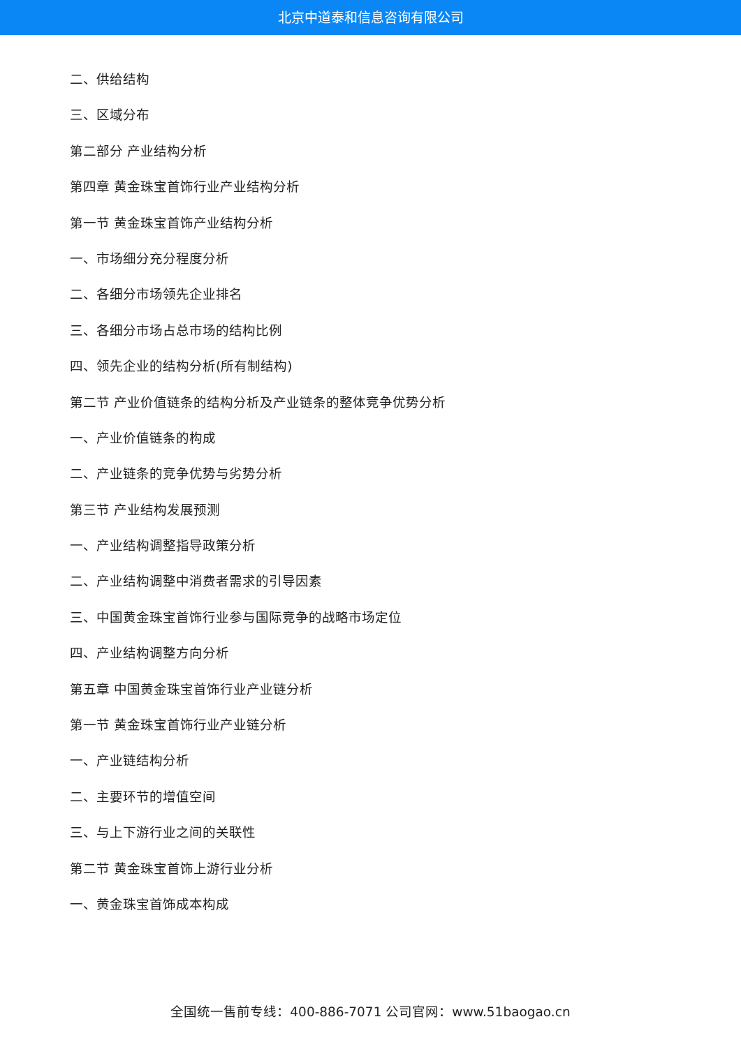北京中道泰和信息咨询有限公司
二、供给结构
三、区域分布
第二部分 产业结构分析
第四章 黄金珠宝首饰行业产业结构分析
第一节 黄金珠宝首饰产业结构分析
一、市场细分充分程度分析
二、各细分市场领先企业排名
三、各细分市场占总市场的结构比例
四、领先企业的结构分析(所有制结构)
第二节 产业价值链条的结构分析及产业链条的整体竞争优势分析
一、产业价值链条的构成
二、产业链条的竞争优势与劣势分析
第三节 产业结构发展预测
一、产业结构调整指导政策分析
二、产业结构调整中消费者需求的引导因素
三、中国黄金珠宝首饰行业参与国际竞争的战略市场定位
四、产业结构调整方向分析
第五章 中国黄金珠宝首饰行业产业链分析
第一节 黄金珠宝首饰行业产业链分析
一、产业链结构分析
二、主要环节的增值空间
三、与上下游行业之间的关联性
第二节 黄金珠宝首饰上游行业分析
一、黄金珠宝首饰成本构成
全国统一售前专线：400-886-7071 公司官网：www.51baogao.cn